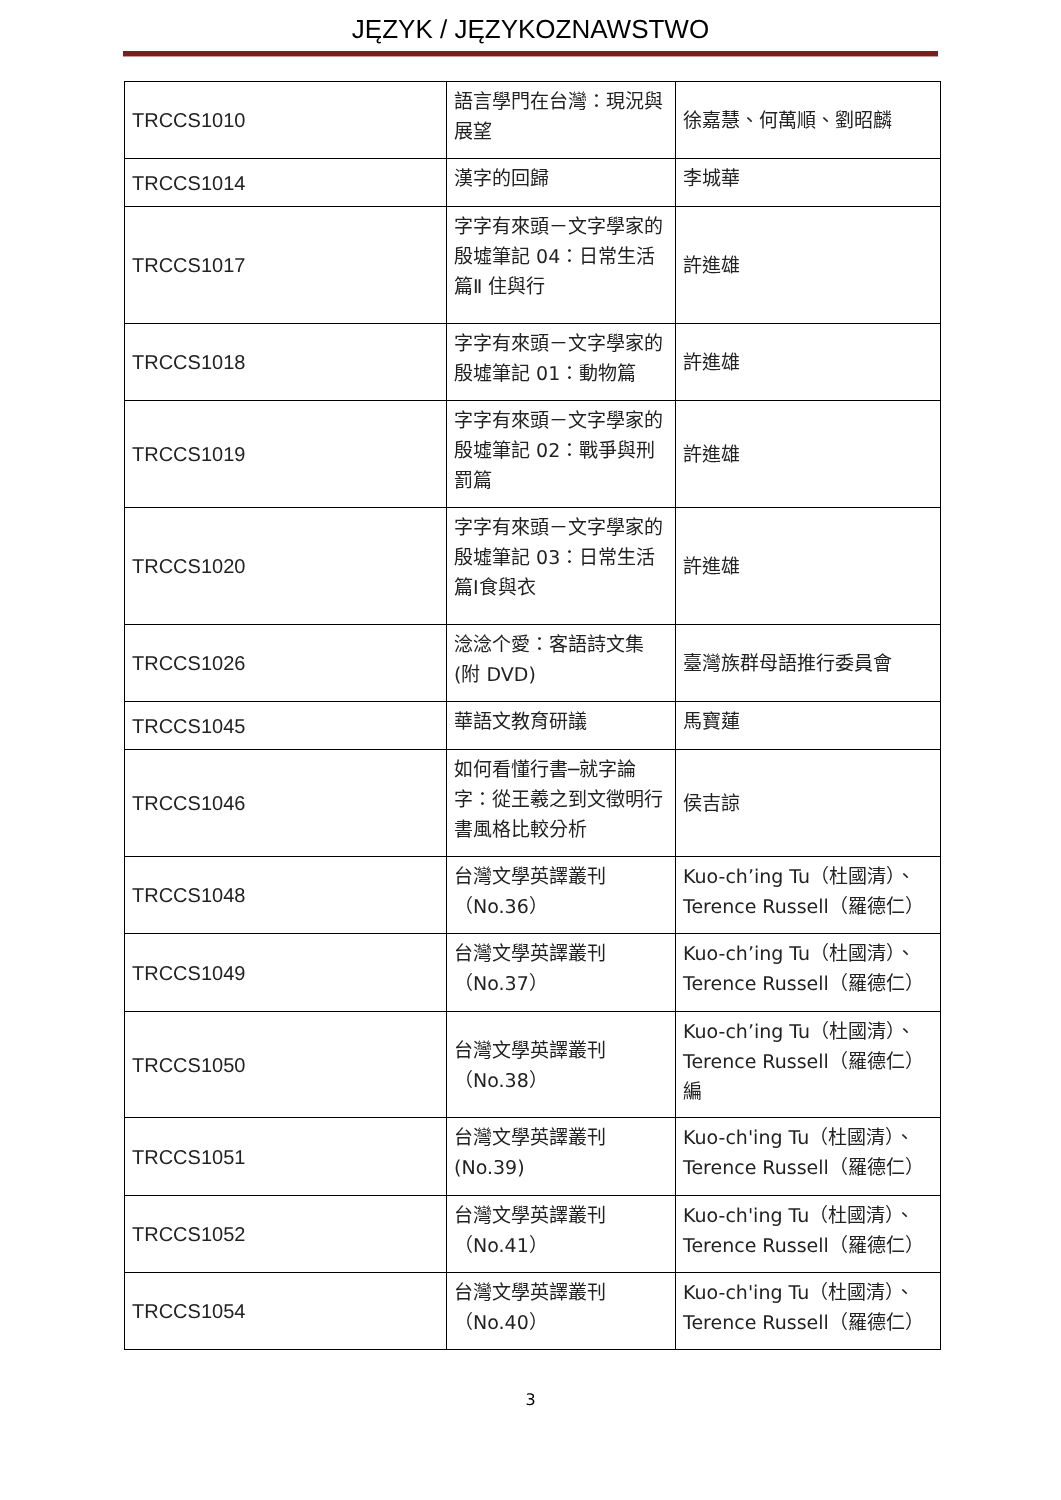JĘZYK / JĘZYKOZNAWSTWO
| TRCCS1010 | 語言學門在台灣：現況與展望 | 徐嘉慧、何萬順、劉昭麟 |
| TRCCS1014 | 漢字的回歸 | 李城華 |
| TRCCS1017 | 字字有來頭－文字學家的殷墟筆記 04：日常生活篇Ⅱ 住與行 | 許進雄 |
| TRCCS1018 | 字字有來頭－文字學家的殷墟筆記 01：動物篇 | 許進雄 |
| TRCCS1019 | 字字有來頭－文字學家的殷墟筆記 02：戰爭與刑罰篇 | 許進雄 |
| TRCCS1020 | 字字有來頭－文字學家的殷墟筆記 03：日常生活篇Ⅰ食與衣 | 許進雄 |
| TRCCS1026 | 淰淰个愛：客語詩文集 (附 DVD) | 臺灣族群母語推行委員會 |
| TRCCS1045 | 華語文教育研議 | 馬寶蓮 |
| TRCCS1046 | 如何看懂行書─就字論字：從王羲之到文徵明行書風格比較分析 | 侯吉諒 |
| TRCCS1048 | 台灣文學英譯叢刊（No.36） | Kuo-ch’ing Tu（杜國清）、Terence Russell（羅德仁） |
| TRCCS1049 | 台灣文學英譯叢刊（No.37） | Kuo-ch’ing Tu（杜國清）、Terence Russell（羅德仁） |
| TRCCS1050 | 台灣文學英譯叢刊（No.38） | Kuo-ch’ing Tu（杜國清）、Terence Russell（羅德仁）編 |
| TRCCS1051 | 台灣文學英譯叢刊 (No.39) | Kuo-ch'ing Tu（杜國清）、Terence Russell（羅德仁） |
| TRCCS1052 | 台灣文學英譯叢刊（No.41） | Kuo-ch'ing Tu（杜國清）、Terence Russell（羅德仁） |
| TRCCS1054 | 台灣文學英譯叢刊（No.40） | Kuo-ch'ing Tu（杜國清）、Terence Russell（羅德仁） |
3